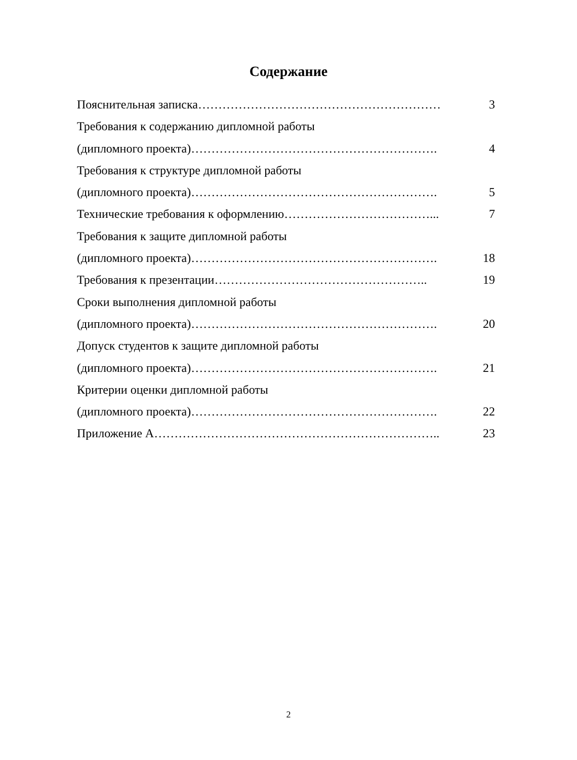Содержание
Пояснительная записка…………………………………………………… 3
Требования к содержанию дипломной работы
(дипломного проекта)……………………………………………………. 4
Требования к структуре дипломной работы
(дипломного проекта)……………………………………………………. 5
Технические требования к оформлению………………………………... 7
Требования к защите дипломной работы
(дипломного проекта)……………………………………………………. 18
Требования к презентации…………………………………………….. 19
Сроки выполнения дипломной работы
(дипломного проекта)……………………………………………………. 20
Допуск студентов к защите дипломной работы
(дипломного проекта)……………………………………………………. 21
Критерии оценки дипломной работы
(дипломного проекта)……………………………………………………. 22
Приложение А…………………………………………………………….. 23
2